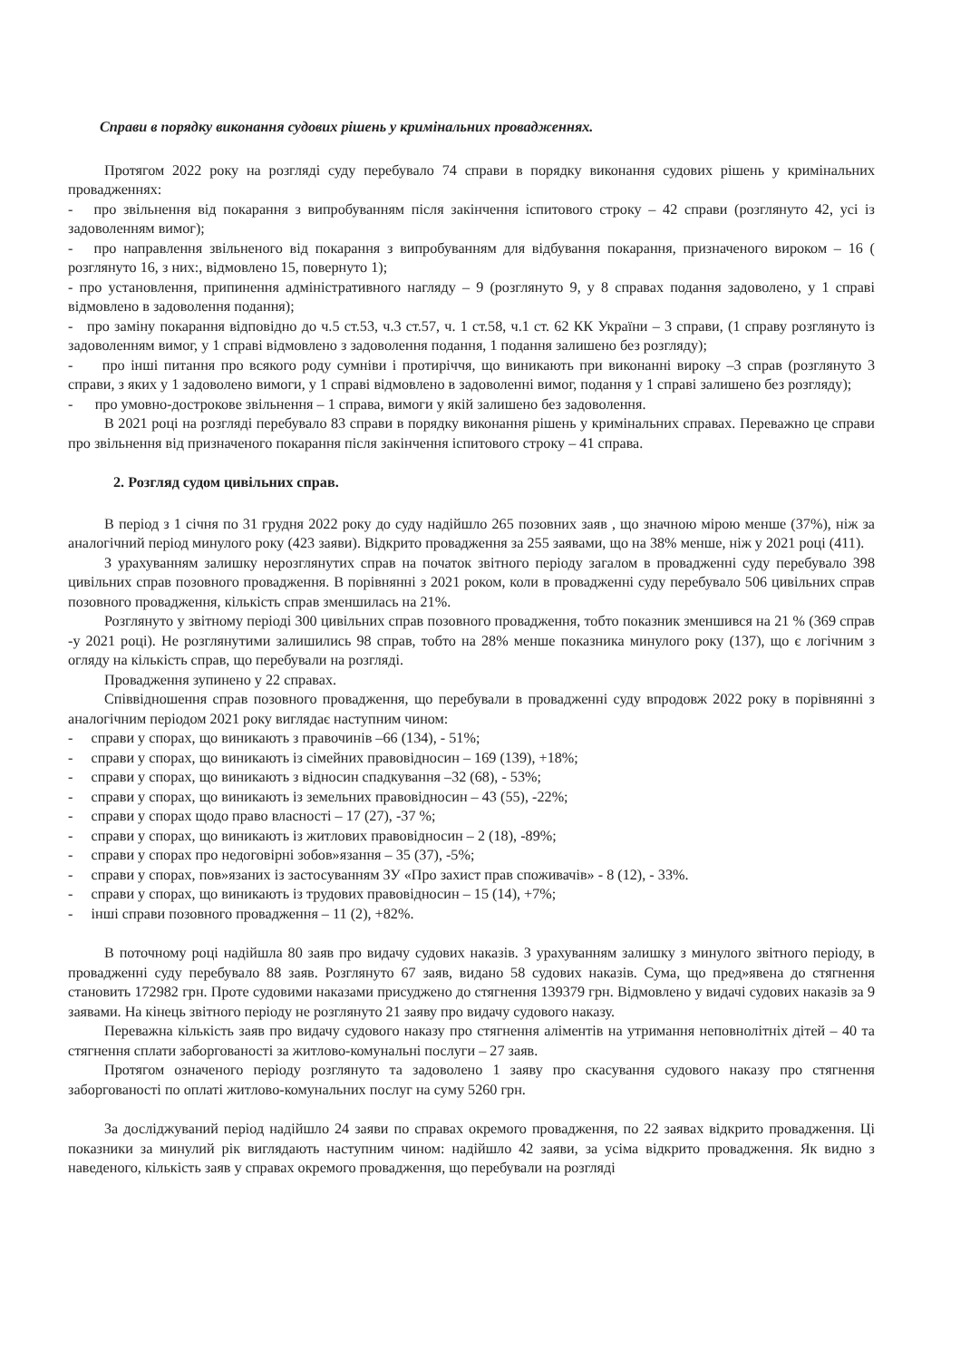Справи в порядку виконання судових рішень у кримінальних провадженнях.
Протягом 2022 року на розгляді суду перебувало 74 справи в порядку виконання судових рішень у кримінальних провадженнях:
- про звільнення від покарання з випробуванням після закінчення іспитового строку – 42 справи (розглянуто 42, усі із задоволенням вимог);
- про направлення звільненого від покарання з випробуванням для відбування покарання, призначеного вироком – 16 ( розглянуто 16, з них:, відмовлено 15, повернуто 1);
- про установлення, припинення адміністративного нагляду – 9 (розглянуто 9, у 8 справах подання задоволено, у 1 справі відмовлено в задоволення подання);
- про заміну покарання відповідно до ч.5 ст.53, ч.3 ст.57, ч. 1 ст.58, ч.1 ст. 62 КК України – 3 справи, (1 справу розглянуто із задоволенням вимог, у 1 справі відмовлено з задоволення подання, 1 подання залишено без розгляду);
- про інші питання про всякого роду сумніви і протиріччя, що виникають при виконанні вироку –3 справ (розглянуто 3 справи, з яких у 1 задоволено вимоги, у 1 справі відмовлено в задоволенні вимог, подання у 1 справі залишено без розгляду);
- про умовно-дострокове звільнення – 1 справа, вимоги у якій залишено без задоволення.
В 2021 році на розгляді перебувало 83 справи в порядку виконання рішень у кримінальних справах. Переважно це справи про звільнення від призначеного покарання після закінчення іспитового строку – 41 справа.
2. Розгляд судом цивільних справ.
В період з 1 січня по 31 грудня 2022 року до суду надійшло 265 позовних заяв , що значною мірою менше (37%), ніж за аналогічний період минулого року (423 заяви). Відкрито провадження за 255 заявами, що на 38% менше, ніж у 2021 році (411).
З урахуванням залишку нерозглянутих справ на початок звітного періоду загалом в провадженні суду перебувало 398 цивільних справ позовного провадження. В порівнянні з 2021 роком, коли в провадженні суду перебувало 506 цивільних справ позовного провадження, кількість справ зменшилась на 21%.
Розглянуто у звітному періоді 300 цивільних справ позовного провадження, тобто показник зменшився на 21 % (369 справ -у 2021 році). Не розглянутими залишились 98 справ, тобто на 28% менше показника минулого року (137), що є логічним з огляду на кількість справ, що перебували на розгляді.
Провадження зупинено у 22 справах.
Співвідношення справ позовного провадження, що перебували в провадженні суду впродовж 2022 року в порівнянні з аналогічним періодом 2021 року виглядає наступним чином:
- справи у спорах, що виникають з правочинів –66 (134), - 51%;
- справи у спорах, що виникають із сімейних правовідносин – 169 (139), +18%;
- справи у спорах, що виникають з відносин спадкування –32 (68), - 53%;
- справи у спорах, що виникають із земельних правовідносин – 43 (55), -22%;
- справи у спорах щодо право власності – 17 (27), -37 %;
- справи у спорах, що виникають із житлових правовідносин – 2 (18), -89%;
- справи у спорах про недоговірні зобов»язання – 35 (37), -5%;
- справи у спорах, пов»язаних із застосуванням ЗУ «Про захист прав споживачів» - 8 (12), - 33%.
- справи у спорах, що виникають із трудових правовідносин – 15 (14), +7%;
- інші справи позовного провадження – 11 (2), +82%.
В поточному році надійшла 80 заяв про видачу судових наказів. З урахуванням залишку з минулого звітного періоду, в провадженні суду перебувало 88 заяв. Розглянуто 67 заяв, видано 58 судових наказів. Сума, що пред»явена до стягнення становить 172982 грн. Проте судовими наказами присуджено до стягнення 139379 грн. Відмовлено у видачі судових наказів за 9 заявами. На кінець звітного періоду не розглянуто 21 заяву про видачу судового наказу.
Переважна кількість заяв про видачу судового наказу про стягнення аліментів на утримання неповнолітніх дітей – 40 та стягнення сплати заборгованості за житлово-комунальні послуги – 27 заяв.
Протягом означеного періоду розглянуто та задоволено 1 заяву про скасування судового наказу про стягнення заборгованості по оплаті житлово-комунальних послуг на суму 5260 грн.
За досліджуваний період надійшло 24 заяви по справах окремого провадження, по 22 заявах відкрито провадження. Ці показники за минулий рік виглядають наступним чином: надійшло 42 заяви, за усіма відкрито провадження. Як видно з наведеного, кількість заяв у справах окремого провадження, що перебували на розгляді